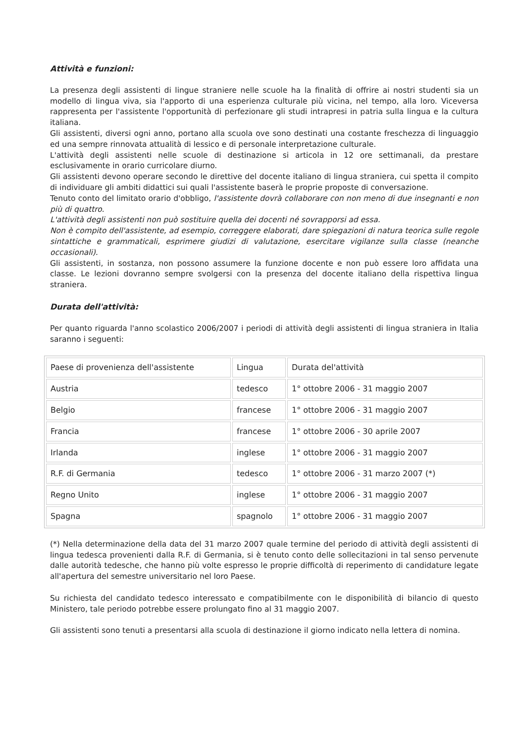Attività e funzioni:
La presenza degli assistenti di lingue straniere nelle scuole ha la finalità di offrire ai nostri studenti sia un modello di lingua viva, sia l'apporto di una esperienza culturale più vicina, nel tempo, alla loro. Viceversa rappresenta per l'assistente l'opportunità di perfezionare gli studi intrapresi in patria sulla lingua e la cultura italiana.
Gli assistenti, diversi ogni anno, portano alla scuola ove sono destinati una costante freschezza di linguaggio ed una sempre rinnovata attualità di lessico e di personale interpretazione culturale.
L'attività degli assistenti nelle scuole di destinazione si articola in 12 ore settimanali, da prestare esclusivamente in orario curricolare diurno.
Gli assistenti devono operare secondo le direttive del docente italiano di lingua straniera, cui spetta il compito di individuare gli ambiti didattici sui quali l'assistente baserà le proprie proposte di conversazione.
Tenuto conto del limitato orario d'obbligo, l'assistente dovrà collaborare con non meno di due insegnanti e non più di quattro.
L'attività degli assistenti non può sostituire quella dei docenti né sovrapporsi ad essa.
Non è compito dell'assistente, ad esempio, correggere elaborati, dare spiegazioni di natura teorica sulle regole sintattiche e grammaticali, esprimere giudizi di valutazione, esercitare vigilanze sulla classe (neanche occasionali).
Gli assistenti, in sostanza, non possono assumere la funzione docente e non può essere loro affidata una classe. Le lezioni dovranno sempre svolgersi con la presenza del docente italiano della rispettiva lingua straniera.
Durata dell'attività:
Per quanto riguarda l'anno scolastico 2006/2007 i periodi di attività degli assistenti di lingua straniera in Italia saranno i seguenti:
| Paese di provenienza dell'assistente | Lingua | Durata del'attività |
| Austria | tedesco | 1° ottobre 2006 - 31 maggio 2007 |
| Belgio | francese | 1° ottobre 2006 - 31 maggio 2007 |
| Francia | francese | 1° ottobre 2006 - 30 aprile 2007 |
| Irlanda | inglese | 1° ottobre 2006 - 31 maggio 2007 |
| R.F. di Germania | tedesco | 1° ottobre 2006 - 31 marzo 2007 (*) |
| Regno Unito | inglese | 1° ottobre 2006 - 31 maggio 2007 |
| Spagna | spagnolo | 1° ottobre 2006 - 31 maggio 2007 |
(*) Nella determinazione della data del 31 marzo 2007 quale termine del periodo di attività degli assistenti di lingua tedesca provenienti dalla R.F. di Germania, si è tenuto conto delle sollecitazioni in tal senso pervenute dalle autorità tedesche, che hanno più volte espresso le proprie difficoltà di reperimento di candidature legate all'apertura del semestre universitario nel loro Paese.
Su richiesta del candidato tedesco interessato e compatibilmente con le disponibilità di bilancio di questo Ministero, tale periodo potrebbe essere prolungato fino al 31 maggio 2007.
Gli assistenti sono tenuti a presentarsi alla scuola di destinazione il giorno indicato nella lettera di nomina.